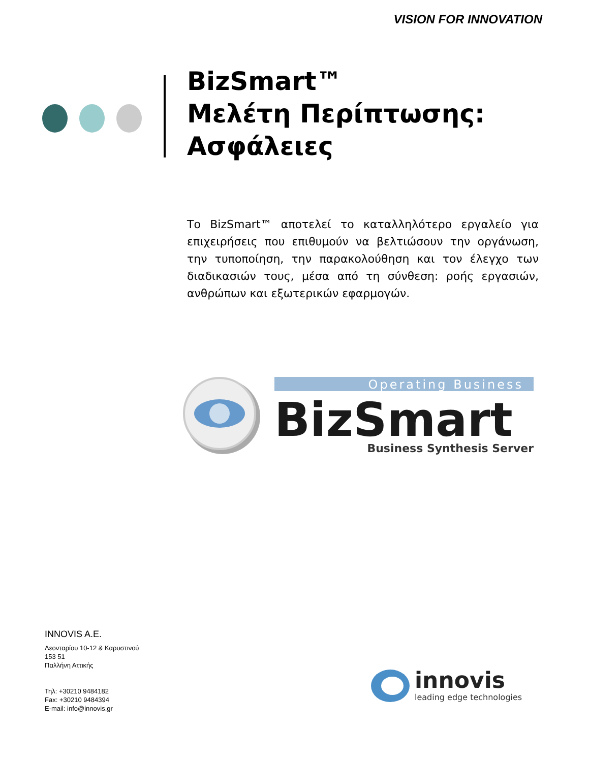VISION FOR INNOVATION
BizSmart™
Μελέτη Περίπτωσης:
Ασφάλειες
Το BizSmart™ αποτελεί το καταλληλότερο εργαλείο για επιχειρήσεις που επιθυμούν να βελτιώσουν την οργάνωση, την τυποποίηση, την παρακολούθηση και τον έλεγχο των διαδικασιών τους, μέσα από τη σύνθεση: ροής εργασιών, ανθρώπων και εξωτερικών εφαρμογών.
Operating Business
BizSmart
Business Synthesis Server
INNOVIS A.E.
Λεονταρίου 10-12 & Καρυστινού
153 51
Παλλήνη Αττικής
Τηλ: +30210 9484182
Fax: +30210 9484394
E-mail: info@innovis.gr
innovis
leading edge technologies